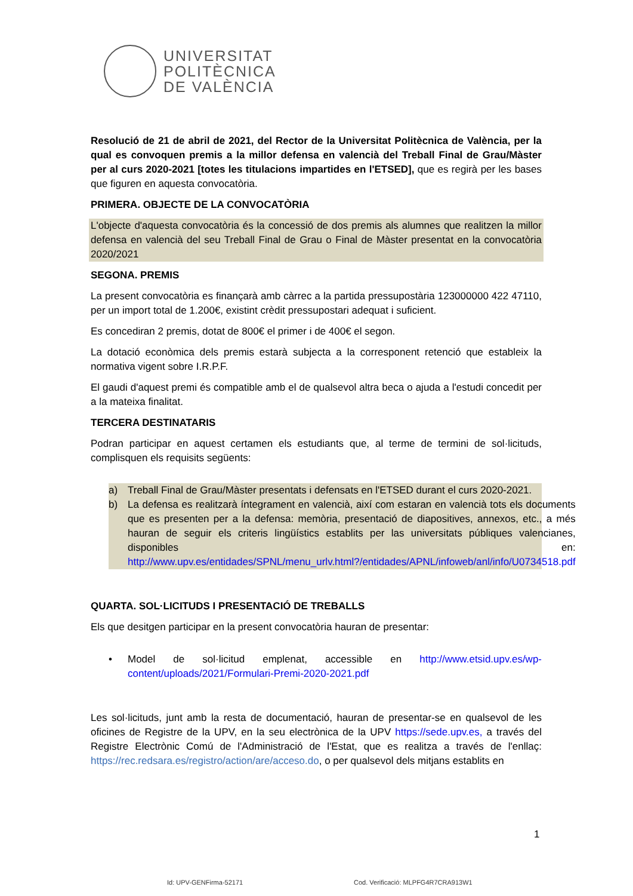UNIVERSITAT
POLITÈCNICA
DE VALÈNCIA
Resolució de 21 de abril de 2021, del Rector de la Universitat Politècnica de València, per la qual es convoquen premis a la millor defensa en valencià del Treball Final de Grau/Màster per al curs 2020-2021 [totes les titulacions impartides en l'ETSED], que es regirà per les bases que figuren en aquesta convocatòria.
PRIMERA. OBJECTE DE LA CONVOCATÒRIA
L'objecte d'aquesta convocatòria és la concessió de dos premis als alumnes que realitzen la millor defensa en valencià del seu Treball Final de Grau o Final de Màster presentat en la convocatòria 2020/2021
SEGONA. PREMIS
La present convocatòria es finançarà amb càrrec a la partida pressupostària 123000000 422 47110, per un import total de 1.200€, existint crèdit pressupostari adequat i suficient.
Es concediran 2 premis, dotat de 800€ el primer i de 400€ el segon.
La dotació econòmica dels premis estarà subjecta a la corresponent retenció que estableix la normativa vigent sobre I.R.P.F.
El gaudi d'aquest premi és compatible amb el de qualsevol altra beca o ajuda a l'estudi concedit per a la mateixa finalitat.
TERCERA DESTINATARIS
Podran participar en aquest certamen els estudiants que, al terme de termini de sol·licituds, complisquen els requisits següents:
a) Treball Final de Grau/Màster presentats i defensats en l'ETSED durant el curs 2020-2021.
b) La defensa es realitzarà íntegrament en valencià, així com estaran en valencià tots els documents que es presenten per a la defensa: memòria, presentació de diapositives, annexos, etc., a més hauran de seguir els criteris lingüístics establits per las universitats públiques valencianes, disponibles en: http://www.upv.es/entidades/SPNL/menu_urlv.html?/entidades/APNL/infoweb/anl/info/U0734518.pdf
QUARTA. SOL·LICITUDS I PRESENTACIÓ DE TREBALLS
Els que desitgen participar en la present convocatòria hauran de presentar:
• Model de sol·licitud emplenat, accessible en http://www.etsid.upv.es/wp-content/uploads/2021/Formulari-Premi-2020-2021.pdf
Les sol·licituds, junt amb la resta de documentació, hauran de presentar-se en qualsevol de les oficines de Registre de la UPV, en la seu electrònica de la UPV https://sede.upv.es, a través del Registre Electrònic Comú de l'Administració de l'Estat, que es realitza a través de l'enllaç: https://rec.redsara.es/registro/action/are/acceso.do, o per qualsevol dels mitjans establits en
1
Id: UPV-GENFirma-52171
Cod. Verificació: MLPFG4R7CRA913W1